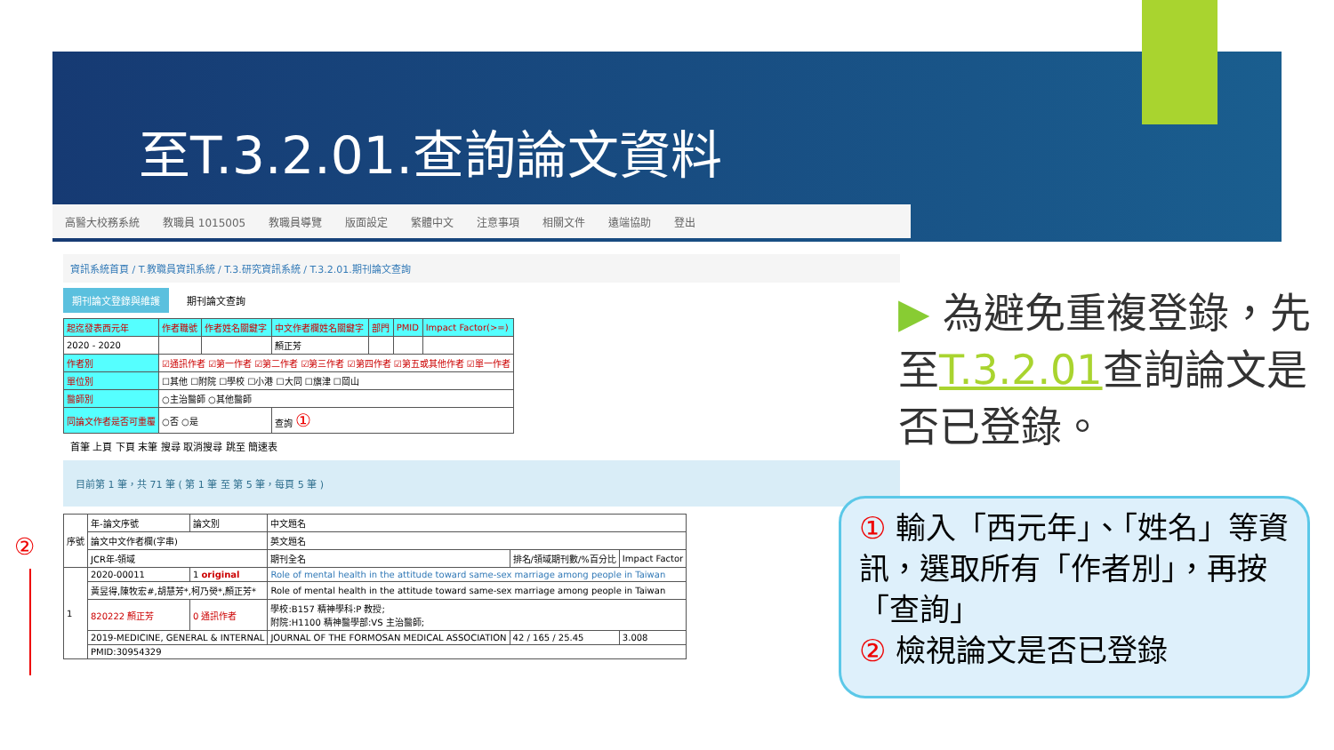至T.3.2.01.查詢論文資料
高醫大校務系統 教職員 1015005 教職員導覽 版面設定 繁體中文 注意事項 相關文件 遠端協助 登出
資訊系統首頁 / T.教職員資訊系統 / T.3.研究資訊系統 / T.3.2.01.期刊論文查詢
期刊論文登錄與維護 期刊論文查詢
| 起迄發表西元年 | 作者職號 | 作者姓名關鍵字 | 中文作者欄姓名關鍵字 | 部門 | PMID | Impact Factor(>=) |
| --- | --- | --- | --- | --- | --- | --- |
| 2020 - 2020 | | | 顏正芳 | | | |
| 作者別 | ☑通訊作者 ☑第一作者 ☑第二作者 ☑第三作者 ☑第四作者 ☑第五或其他作者 ☑單一作者 | | | | | |
| 單位別 | ☐其他 ☐附院 ☐學校 ☐小港 ☐大同 ☐旗津 ☐岡山 | | | | | |
| 醫師別 | ○主治醫師 ○其他醫師 | | | | | |
| 同論文作者是否可重覆 | ○否 ○是 | | 查詢 ① | | | |
首筆 上頁 下頁 末筆 搜尋 取消搜尋 跳至 簡速表
目前第 1 筆，共 71 筆 ( 第 1 筆 至 第 5 筆，每頁 5 筆 )
| 序號 | 年-論文序號 | 論文別 | 中文題名 | | |
| --- | --- | --- | --- | --- | --- |
| | 論文中文作者欄(字串) | | 英文題名 | | |
| | JCR年-領域 | | 期刊全名 | 排名/領域期刊數/%百分比 | Impact Factor |
| 1 | 2020-00011 | 1 original | Role of mental health in the attitude toward same-sex marriage among people in Taiwan | | |
| | 黃昱得,陳牧宏#,胡慧芳*,柯乃熒*,顏正芳* | | Role of mental health in the attitude toward same-sex marriage among people in Taiwan | | |
| | 820222 顏正芳 | 0 通訊作者 | 學校:B157 精神學科:P 教授; 附院:H1100 精神醫學部:VS 主治醫師; | | |
| | 2019-MEDICINE, GENERAL & INTERNAL | | JOURNAL OF THE FORMOSAN MEDICAL ASSOCIATION | 42 / 165 / 25.45 | 3.008 |
| | PMID:30954329 | | | | |
②
▶ 為避免重複登錄，先至T.3.2.01查詢論文是否已登錄。
① 輸入「西元年」、「姓名」等資訊，選取所有「作者別」，再按「查詢」
② 檢視論文是否已登錄